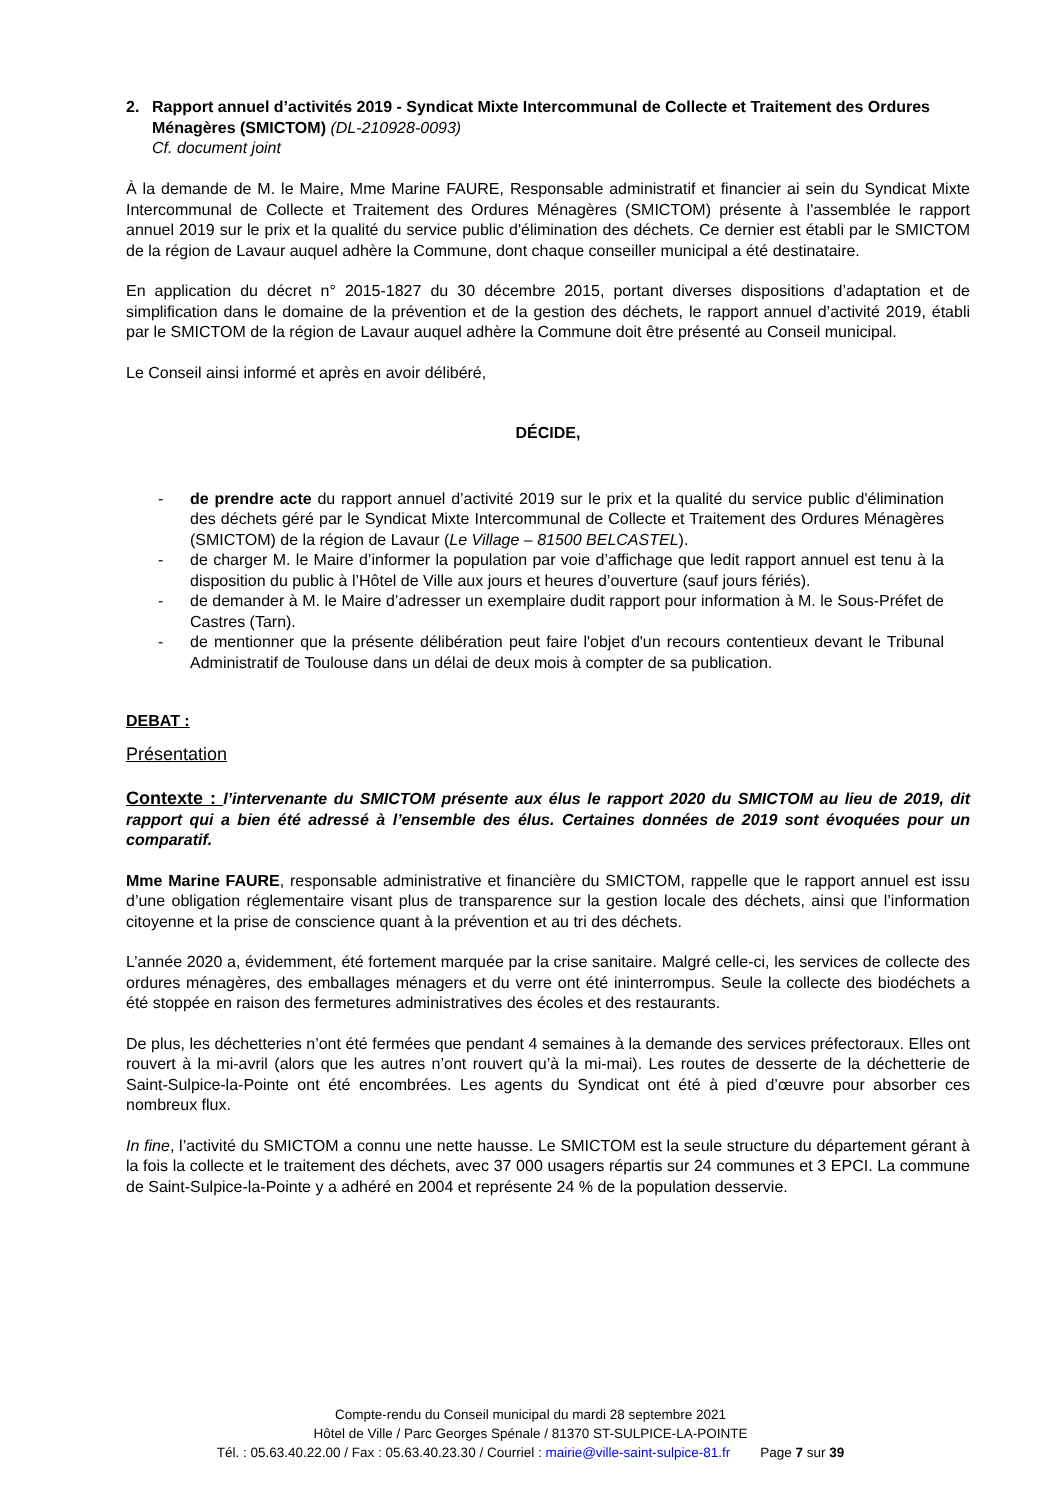2. Rapport annuel d’activités 2019 - Syndicat Mixte Intercommunal de Collecte et Traitement des Ordures Ménagères (SMICTOM) (DL-210928-0093)
Cf. document joint
À la demande de M. le Maire, Mme Marine FAURE, Responsable administratif et financier ai sein du Syndicat Mixte Intercommunal de Collecte et Traitement des Ordures Ménagères (SMICTOM) présente à l'assemblée le rapport annuel 2019 sur le prix et la qualité du service public d'élimination des déchets. Ce dernier est établi par le SMICTOM de la région de Lavaur auquel adhère la Commune, dont chaque conseiller municipal a été destinataire.
En application du décret n° 2015-1827 du 30 décembre 2015, portant diverses dispositions d’adaptation et de simplification dans le domaine de la prévention et de la gestion des déchets, le rapport annuel d’activité 2019, établi par le SMICTOM de la région de Lavaur auquel adhère la Commune doit être présenté au Conseil municipal.
Le Conseil ainsi informé et après en avoir délibéré,
DÉCIDE,
- de prendre acte du rapport annuel d’activité 2019 sur le prix et la qualité du service public d'élimination des déchets géré par le Syndicat Mixte Intercommunal de Collecte et Traitement des Ordures Ménagères (SMICTOM) de la région de Lavaur (Le Village – 81500 BELCASTEL).
- de charger M. le Maire d’informer la population par voie d’affichage que ledit rapport annuel est tenu à la disposition du public à l’Hôtel de Ville aux jours et heures d’ouverture (sauf jours fériés).
- de demander à M. le Maire d’adresser un exemplaire dudit rapport pour information à M. le Sous-Préfet de Castres (Tarn).
- de mentionner que la présente délibération peut faire l'objet d'un recours contentieux devant le Tribunal Administratif de Toulouse dans un délai de deux mois à compter de sa publication.
DEBAT :
Présentation
Contexte : l’intervenante du SMICTOM présente aux élus le rapport 2020 du SMICTOM au lieu de 2019, dit rapport qui a bien été adressé à l’ensemble des élus. Certaines données de 2019 sont évoquées pour un comparatif.
Mme Marine FAURE, responsable administrative et financière du SMICTOM, rappelle que le rapport annuel est issu d’une obligation réglementaire visant plus de transparence sur la gestion locale des déchets, ainsi que l’information citoyenne et la prise de conscience quant à la prévention et au tri des déchets.
L’année 2020 a, évidemment, été fortement marquée par la crise sanitaire. Malgré celle-ci, les services de collecte des ordures ménagères, des emballages ménagers et du verre ont été ininterrompus. Seule la collecte des biodéchets a été stoppée en raison des fermetures administratives des écoles et des restaurants.
De plus, les déchetteries n’ont été fermées que pendant 4 semaines à la demande des services préfectoraux. Elles ont rouvert à la mi-avril (alors que les autres n’ont rouvert qu’à la mi-mai). Les routes de desserte de la déchetterie de Saint-Sulpice-la-Pointe ont été encombrées. Les agents du Syndicat ont été à pied d’œuvre pour absorber ces nombreux flux.
In fine, l’activité du SMICTOM a connu une nette hausse. Le SMICTOM est la seule structure du département gérant à la fois la collecte et le traitement des déchets, avec 37 000 usagers répartis sur 24 communes et 3 EPCI. La commune de Saint-Sulpice-la-Pointe y a adhéré en 2004 et représente 24 % de la population desservie.
Compte-rendu du Conseil municipal du mardi 28 septembre 2021
Hôtel de Ville / Parc Georges Spénale / 81370 ST-SULPICE-LA-POINTE
Tél. : 05.63.40.22.00 / Fax : 05.63.40.23.30 / Courriel : mairie@ville-saint-sulpice-81.fr Page 7 sur 39